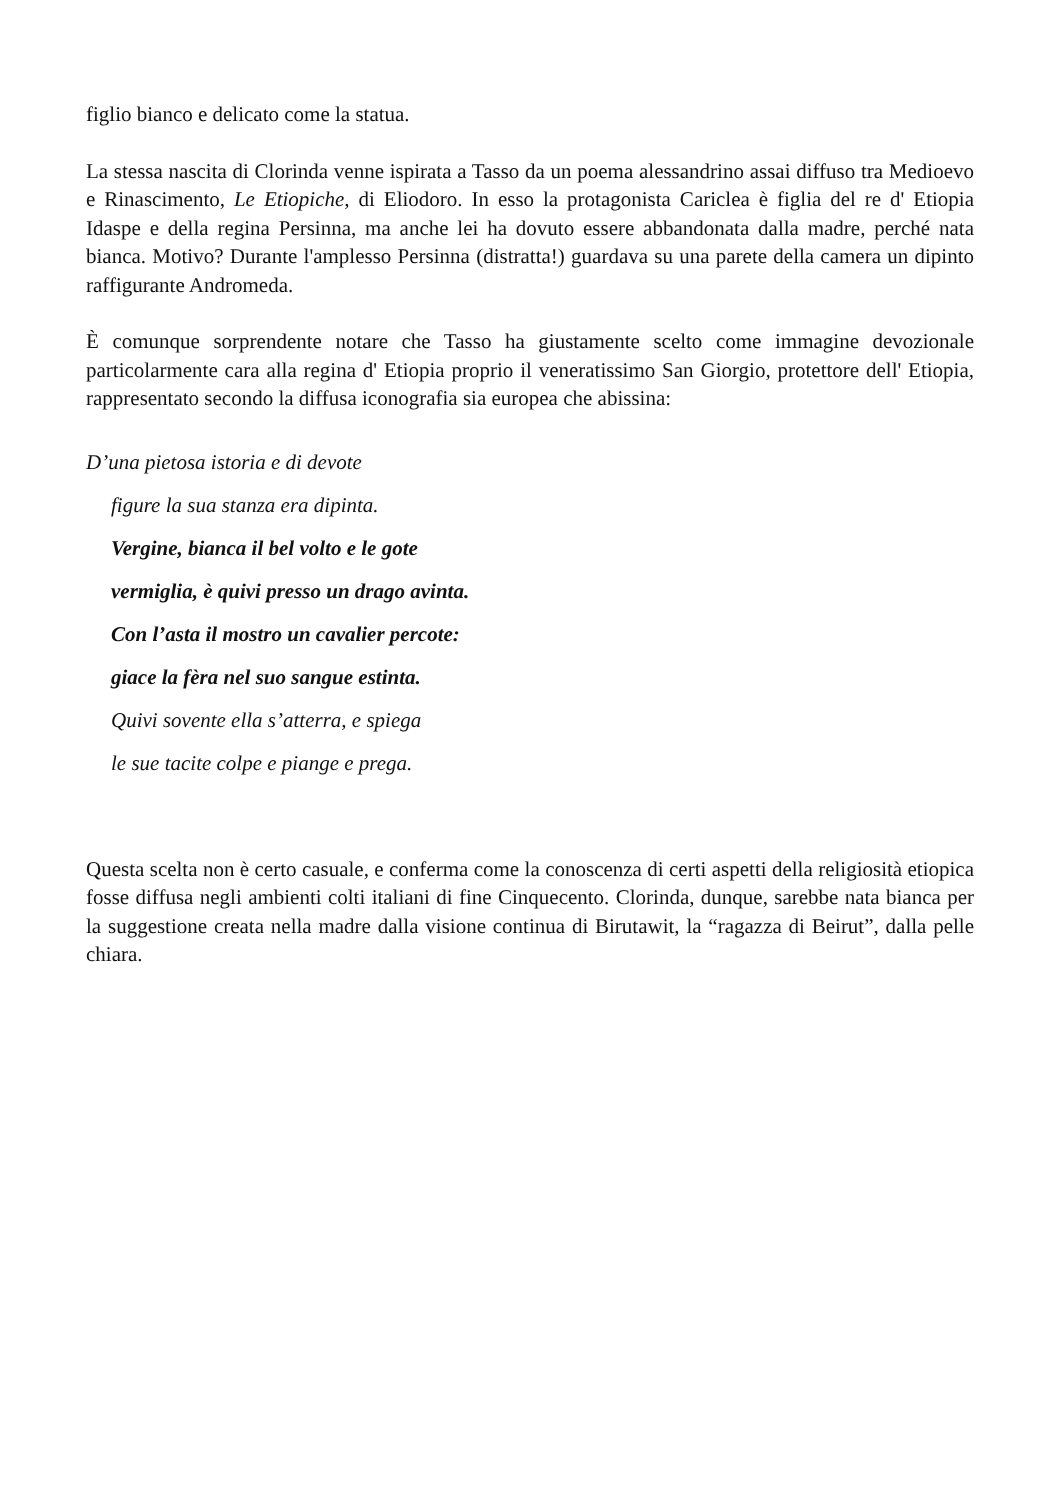figlio bianco e delicato come la statua.
La stessa nascita di Clorinda venne ispirata a Tasso da un poema alessandrino assai diffuso tra Medioevo e Rinascimento, Le Etiopiche, di Eliodoro. In esso la protagonista Cariclea è figlia del re d' Etiopia Idaspe e della regina Persinna, ma anche lei ha dovuto essere abbandonata dalla madre, perché nata bianca. Motivo? Durante l'amplesso Persinna (distratta!) guardava su una parete della camera un dipinto raffigurante Andromeda.
È comunque sorprendente notare che Tasso ha giustamente scelto come immagine devozionale particolarmente cara alla regina d' Etiopia proprio il veneratissimo San Giorgio, protettore dell' Etiopia, rappresentato secondo la diffusa iconografia sia europea che abissina:
D’una pietosa istoria e di devote
figure la sua stanza era dipinta.
Vergine, bianca il bel volto e le gote
vermiglia, è quivi presso un drago avinta.
Con l’asta il mostro un cavalier percote:
giace la fèra nel suo sangue estinta.
Quivi sovente ella s’atterra, e spiega
le sue tacite colpe e piange e prega.
Questa scelta non è certo casuale, e conferma come la conoscenza di certi aspetti della religiosità etiopica fosse diffusa negli ambienti colti italiani di fine Cinquecento. Clorinda, dunque, sarebbe nata bianca per la suggestione creata nella madre dalla visione continua di Birutawit, la “ragazza di Beirut”, dalla pelle chiara.